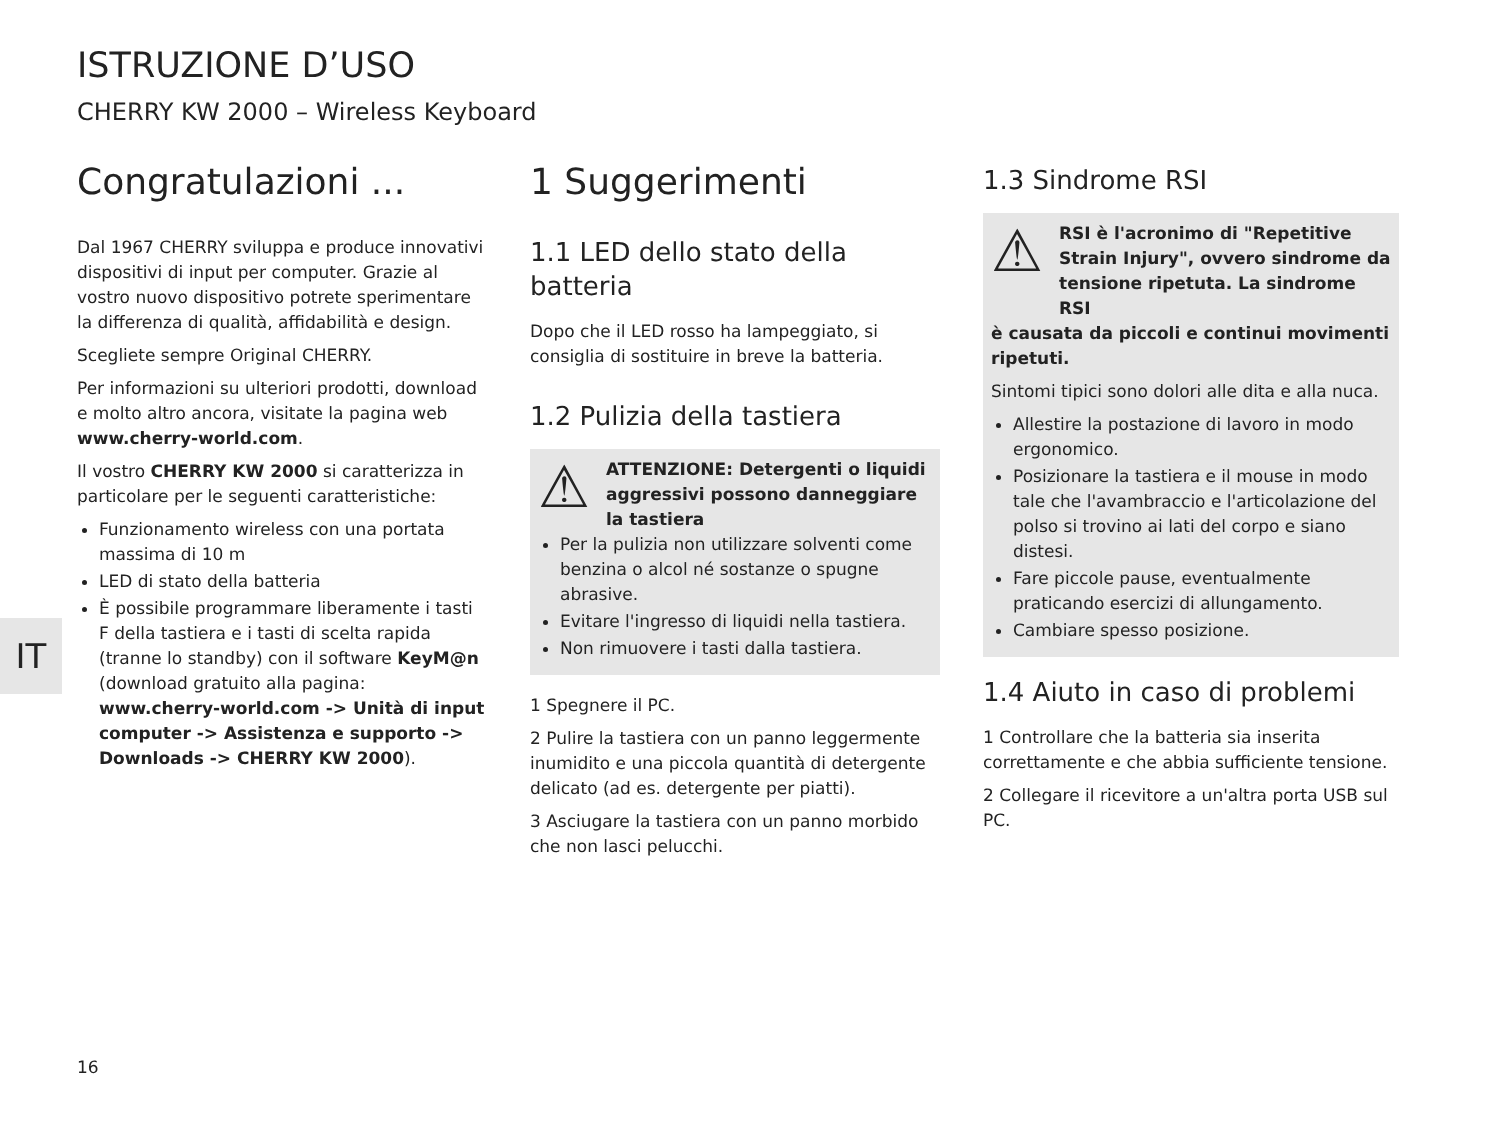ISTRUZIONE D’USO
CHERRY KW 2000 – Wireless Keyboard
Congratulazioni ...
Dal 1967 CHERRY sviluppa e produce innovativi dispositivi di input per computer. Grazie al vostro nuovo dispositivo potrete sperimentare la differenza di qualità, affidabilità e design.
Scegliete sempre Original CHERRY.
Per informazioni su ulteriori prodotti, download e molto altro ancora, visitate la pagina web www.cherry-world.com.
Il vostro CHERRY KW 2000 si caratterizza in particolare per le seguenti caratteristiche:
Funzionamento wireless con una portata massima di 10 m
LED di stato della batteria
È possibile programmare liberamente i tasti F della tastiera e i tasti di scelta rapida (tranne lo standby) con il software KeyM@n (download gratuito alla pagina: www.cherry-world.com -> Unità di input computer -> Assistenza e supporto -> Downloads -> CHERRY KW 2000).
1 Suggerimenti
1.1 LED dello stato della batteria
Dopo che il LED rosso ha lampeggiato, si consiglia di sostituire in breve la batteria.
1.2 Pulizia della tastiera
⚠ ATTENZIONE: Detergenti o liquidi aggressivi possono danneggiare la tastiera
Per la pulizia non utilizzare solventi come benzina o alcol né sostanze o spugne abrasive.
Evitare l'ingresso di liquidi nella tastiera.
Non rimuovere i tasti dalla tastiera.
1 Spegnere il PC.
2 Pulire la tastiera con un panno leggermente inumidito e una piccola quantità di detergente delicato (ad es. detergente per piatti).
3 Asciugare la tastiera con un panno morbido che non lasci pelucchi.
1.3 Sindrome RSI
⚠ RSI è l'acronimo di "Repetitive Strain Injury", ovvero sindrome da tensione ripetuta. La sindrome RSI
è causata da piccoli e continui movimenti ripetuti.
Sintomi tipici sono dolori alle dita e alla nuca.
Allestire la postazione di lavoro in modo ergonomico.
Posizionare la tastiera e il mouse in modo tale che l'avambraccio e l'articolazione del polso si trovino ai lati del corpo e siano distesi.
Fare piccole pause, eventualmente praticando esercizi di allungamento.
Cambiare spesso posizione.
1.4 Aiuto in caso di problemi
1 Controllare che la batteria sia inserita correttamente e che abbia sufficiente tensione.
2 Collegare il ricevitore a un'altra porta USB sul PC.
IT
16